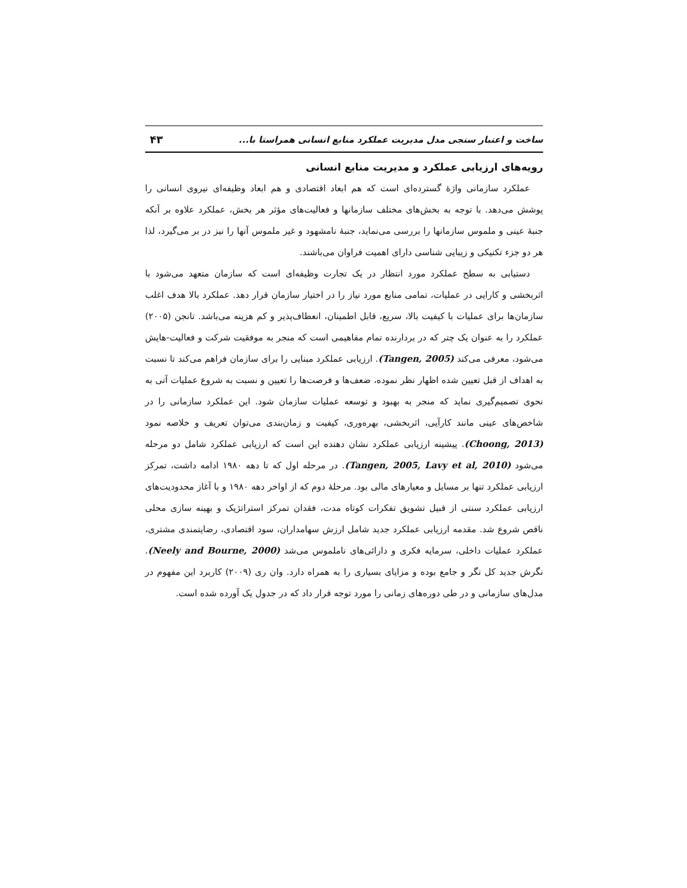ساخت و اعتبار سنجی مدل مدیریت عملکرد منابع انسانی همراستا با... ۴۳
رویه‌های ارزیابی عملکرد و مدیریت منابع انسانی
عملکرد سازمانی واژهٔ گسترده‌ای است که هم ابعاد اقتصادی و هم ابعاد وظیفه‌ای نیروی انسانی را پوشش می‌دهد. با توجه به بخش‌های مختلف سازمانها و فعالیت‌های مؤثر هر بخش، عملکرد علاوه بر آنکه جنبهٔ عینی و ملموس سازمانها را بررسی می‌نماید، جنبهٔ نامشهود و غیر ملموس آنها را نیز در بر می‌گیرد، لذا هر دو جزء تکنیکی و زیبایی شناسی دارای اهمیت فراوان می‌باشند.
دستیابی به سطح عملکرد مورد انتظار در یک تجارت وظیفه‌ای است که سازمان متعهد می‌شود با اثربخشی و کارایی در عملیات، تمامی منابع مورد نیاز را در اختیار سازمان قرار دهد. عملکرد بالا هدف اغلب سازمان‌ها برای عملیات با کیفیت بالا، سریع، قابل اطمینان، انعطاف‌پذیر و کم هزینه می‌باشد. تانجن (۲۰۰۵) عملکرد را به عنوان یک چتر که در بردارنده تمام مفاهیمی است که منجر به موفقیت شرکت و فعالیت-هایش می‌شود، معرفی می‌کند (Tangen, 2005). ارزیابی عملکرد مبنایی را برای سازمان فراهم می‌کند تا نسبت به اهداف از قبل تعیین شده اظهار نظر نموده، ضعف‌ها و فرصت‌ها را تعیین و نسبت به شروع عملیات آتی به نحوی تصمیم‌گیری نماید که منجر به بهبود و توسعه عملیات سازمان شود. این عملکرد سازمانی را در شاخص‌های عینی مانند کارآیی، اثربخشی، بهره‌وری، کیفیت و زمان‌بندی می‌توان تعریف و خلاصه نمود (Choong, 2013). پیشینه ارزیابی عملکرد نشان دهنده این است که ارزیابی عملکرد شامل دو مرحله می‌شود (Tangen, 2005, Lavy et al, 2010). در مرحله اول که تا دهه ۱۹۸۰ ادامه داشت، تمرکز ارزیابی عملکرد تنها بر مسایل و معیارهای مالی بود. مرحلهٔ دوم که از اواخر دهه ۱۹۸۰ و با آغاز محدودیت‌های ارزیابی عملکرد سنتی از قبیل تشویق تفکرات کوتاه مدت، فقدان تمرکز استراتژیک و بهینه سازی محلی ناقص شروع شد. مقدمه ارزیابی عملکرد جدید شامل ارزش سهامداران، سود اقتصادی، رضایتمندی مشتری، عملکرد عملیات داخلی، سرمایه فکری و دارائی‌های ناملموس می‌شد (Neely and Bourne, 2000). نگرش جدید کل نگر و جامع بوده و مزایای بسیاری را به همراه دارد. وان ری (۲۰۰۹) کاربرد این مفهوم در مدل‌های سازمانی و در طی دوره‌های زمانی را مورد توجه قرار داد که در جدول یک آورده شده است.